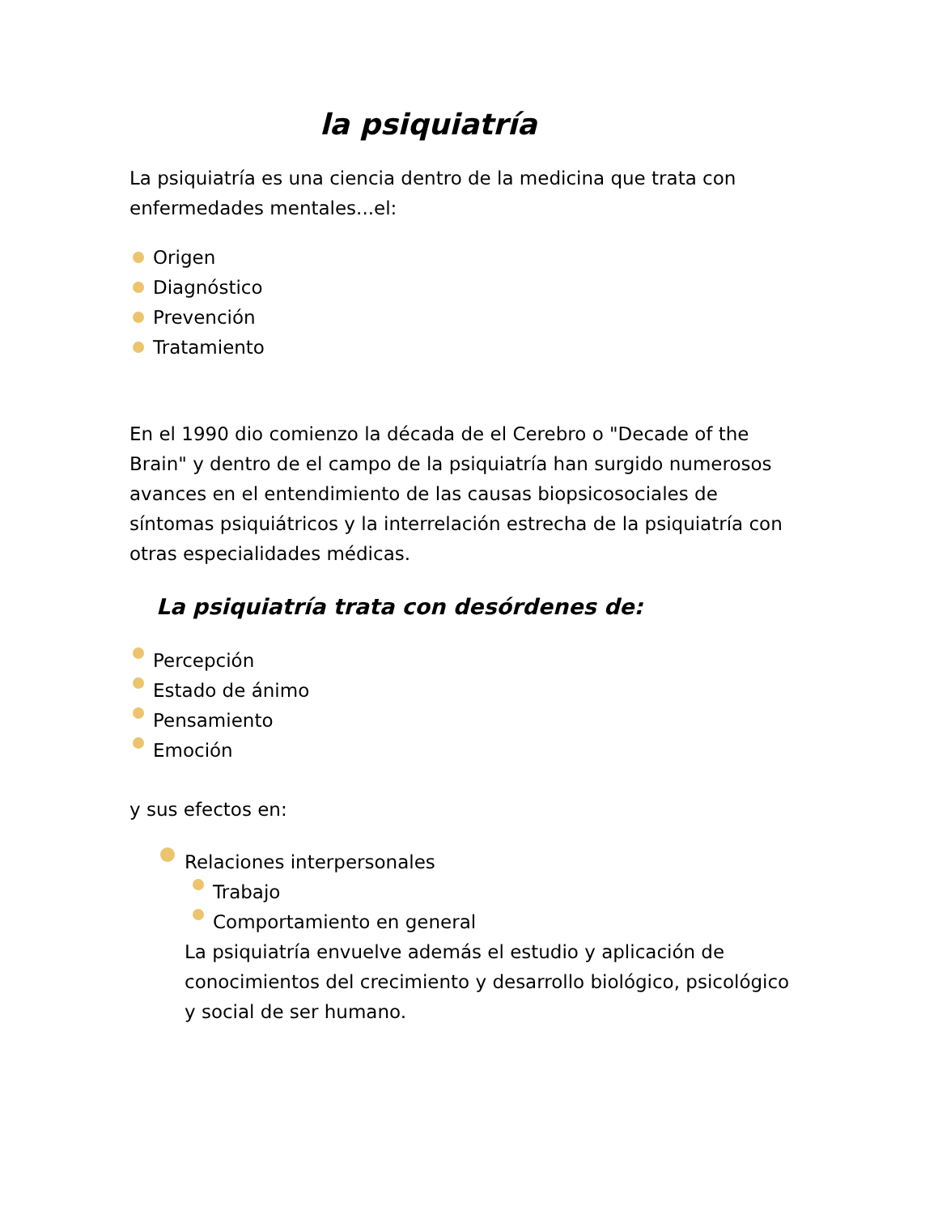la psiquiatría
La psiquiatría es una ciencia dentro de la medicina que trata con enfermedades mentales...el:
Origen
Diagnóstico
Prevención
Tratamiento
En el 1990 dio comienzo la década de el Cerebro o "Decade of the Brain" y dentro de el campo de la psiquiatría han surgido numerosos avances en el entendimiento de las causas biopsicosociales de síntomas psiquiátricos y la interrelación estrecha de la psiquiatría con otras especialidades médicas.
La psiquiatría trata con desórdenes de:
Percepción
Estado de ánimo
Pensamiento
Emoción
y sus efectos en:
Relaciones interpersonales
Trabajo
Comportamiento en general
La psiquiatría envuelve además el estudio y aplicación de conocimientos del crecimiento y desarrollo biológico, psicológico y social de ser humano.